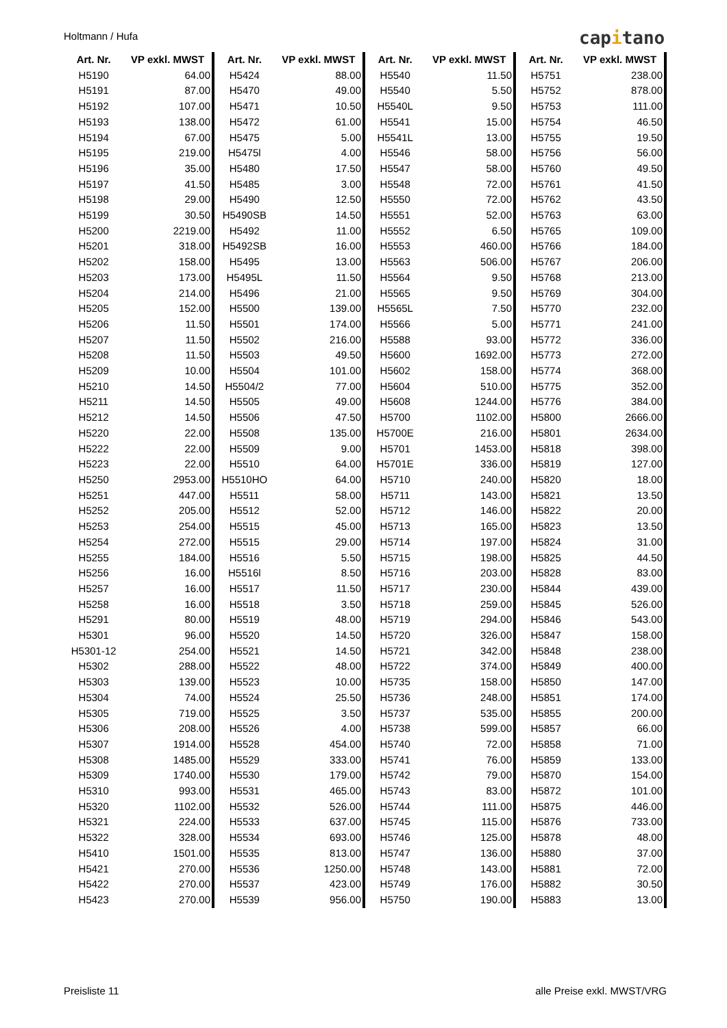Holtmann / Hufa capitano
| Art. Nr. | VP exkl. MWST |
| --- | --- |
| H5190 | 64.00 |
| H5191 | 87.00 |
| H5192 | 107.00 |
| H5193 | 138.00 |
| H5194 | 67.00 |
| H5195 | 219.00 |
| H5196 | 35.00 |
| H5197 | 41.50 |
| H5198 | 29.00 |
| H5199 | 30.50 |
| H5200 | 2219.00 |
| H5201 | 318.00 |
| H5202 | 158.00 |
| H5203 | 173.00 |
| H5204 | 214.00 |
| H5205 | 152.00 |
| H5206 | 11.50 |
| H5207 | 11.50 |
| H5208 | 11.50 |
| H5209 | 10.00 |
| H5210 | 14.50 |
| H5211 | 14.50 |
| H5212 | 14.50 |
| H5220 | 22.00 |
| H5222 | 22.00 |
| H5223 | 22.00 |
| H5250 | 2953.00 |
| H5251 | 447.00 |
| H5252 | 205.00 |
| H5253 | 254.00 |
| H5254 | 272.00 |
| H5255 | 184.00 |
| H5256 | 16.00 |
| H5257 | 16.00 |
| H5258 | 16.00 |
| H5291 | 80.00 |
| H5301 | 96.00 |
| H5301-12 | 254.00 |
| H5302 | 288.00 |
| H5303 | 139.00 |
| H5304 | 74.00 |
| H5305 | 719.00 |
| H5306 | 208.00 |
| H5307 | 1914.00 |
| H5308 | 1485.00 |
| H5309 | 1740.00 |
| H5310 | 993.00 |
| H5320 | 1102.00 |
| H5321 | 224.00 |
| H5322 | 328.00 |
| H5410 | 1501.00 |
| H5421 | 270.00 |
| H5422 | 270.00 |
| H5423 | 270.00 |
| Art. Nr. | VP exkl. MWST |
| --- | --- |
| H5424 | 88.00 |
| H5470 | 49.00 |
| H5471 | 10.50 |
| H5472 | 61.00 |
| H5475 | 5.00 |
| H5475l | 4.00 |
| H5480 | 17.50 |
| H5485 | 3.00 |
| H5490 | 12.50 |
| H5490SB | 14.50 |
| H5492 | 11.00 |
| H5492SB | 16.00 |
| H5495 | 13.00 |
| H5495L | 11.50 |
| H5496 | 21.00 |
| H5500 | 139.00 |
| H5501 | 174.00 |
| H5502 | 216.00 |
| H5503 | 49.50 |
| H5504 | 101.00 |
| H5504/2 | 77.00 |
| H5505 | 49.00 |
| H5506 | 47.50 |
| H5508 | 135.00 |
| H5509 | 9.00 |
| H5510 | 64.00 |
| H5510HO | 64.00 |
| H5511 | 58.00 |
| H5512 | 52.00 |
| H5515 | 45.00 |
| H5515 | 29.00 |
| H5516 | 5.50 |
| H5516l | 8.50 |
| H5517 | 11.50 |
| H5518 | 3.50 |
| H5519 | 48.00 |
| H5520 | 14.50 |
| H5521 | 14.50 |
| H5522 | 48.00 |
| H5523 | 10.00 |
| H5524 | 25.50 |
| H5525 | 3.50 |
| H5526 | 4.00 |
| H5528 | 454.00 |
| H5529 | 333.00 |
| H5530 | 179.00 |
| H5531 | 465.00 |
| H5532 | 526.00 |
| H5533 | 637.00 |
| H5534 | 693.00 |
| H5535 | 813.00 |
| H5536 | 1250.00 |
| H5537 | 423.00 |
| H5539 | 956.00 |
| Art. Nr. | VP exkl. MWST |
| --- | --- |
| H5540 | 11.50 |
| H5540 | 5.50 |
| H5540L | 9.50 |
| H5541 | 15.00 |
| H5541L | 13.00 |
| H5546 | 58.00 |
| H5547 | 58.00 |
| H5548 | 72.00 |
| H5550 | 72.00 |
| H5551 | 52.00 |
| H5552 | 6.50 |
| H5553 | 460.00 |
| H5563 | 506.00 |
| H5564 | 9.50 |
| H5565 | 9.50 |
| H5565L | 7.50 |
| H5566 | 5.00 |
| H5588 | 93.00 |
| H5600 | 1692.00 |
| H5602 | 158.00 |
| H5604 | 510.00 |
| H5608 | 1244.00 |
| H5700 | 1102.00 |
| H5700E | 216.00 |
| H5701 | 1453.00 |
| H5701E | 336.00 |
| H5710 | 240.00 |
| H5711 | 143.00 |
| H5712 | 146.00 |
| H5713 | 165.00 |
| H5714 | 197.00 |
| H5715 | 198.00 |
| H5716 | 203.00 |
| H5717 | 230.00 |
| H5718 | 259.00 |
| H5719 | 294.00 |
| H5720 | 326.00 |
| H5721 | 342.00 |
| H5722 | 374.00 |
| H5735 | 158.00 |
| H5736 | 248.00 |
| H5737 | 535.00 |
| H5738 | 599.00 |
| H5740 | 72.00 |
| H5741 | 76.00 |
| H5742 | 79.00 |
| H5743 | 83.00 |
| H5744 | 111.00 |
| H5745 | 115.00 |
| H5746 | 125.00 |
| H5747 | 136.00 |
| H5748 | 143.00 |
| H5749 | 176.00 |
| H5750 | 190.00 |
| Art. Nr. | VP exkl. MWST |
| --- | --- |
| H5751 | 238.00 |
| H5752 | 878.00 |
| H5753 | 111.00 |
| H5754 | 46.50 |
| H5755 | 19.50 |
| H5756 | 56.00 |
| H5760 | 49.50 |
| H5761 | 41.50 |
| H5762 | 43.50 |
| H5763 | 63.00 |
| H5765 | 109.00 |
| H5766 | 184.00 |
| H5767 | 206.00 |
| H5768 | 213.00 |
| H5769 | 304.00 |
| H5770 | 232.00 |
| H5771 | 241.00 |
| H5772 | 336.00 |
| H5773 | 272.00 |
| H5774 | 368.00 |
| H5775 | 352.00 |
| H5776 | 384.00 |
| H5800 | 2666.00 |
| H5801 | 2634.00 |
| H5818 | 398.00 |
| H5819 | 127.00 |
| H5820 | 18.00 |
| H5821 | 13.50 |
| H5822 | 20.00 |
| H5823 | 13.50 |
| H5824 | 31.00 |
| H5825 | 44.50 |
| H5828 | 83.00 |
| H5844 | 439.00 |
| H5845 | 526.00 |
| H5846 | 543.00 |
| H5847 | 158.00 |
| H5848 | 238.00 |
| H5849 | 400.00 |
| H5850 | 147.00 |
| H5851 | 174.00 |
| H5855 | 200.00 |
| H5857 | 66.00 |
| H5858 | 71.00 |
| H5859 | 133.00 |
| H5870 | 154.00 |
| H5872 | 101.00 |
| H5875 | 446.00 |
| H5876 | 733.00 |
| H5878 | 48.00 |
| H5880 | 37.00 |
| H5881 | 72.00 |
| H5882 | 30.50 |
| H5883 | 13.00 |
Preisliste 11 alle Preise exkl. MWST/VRG